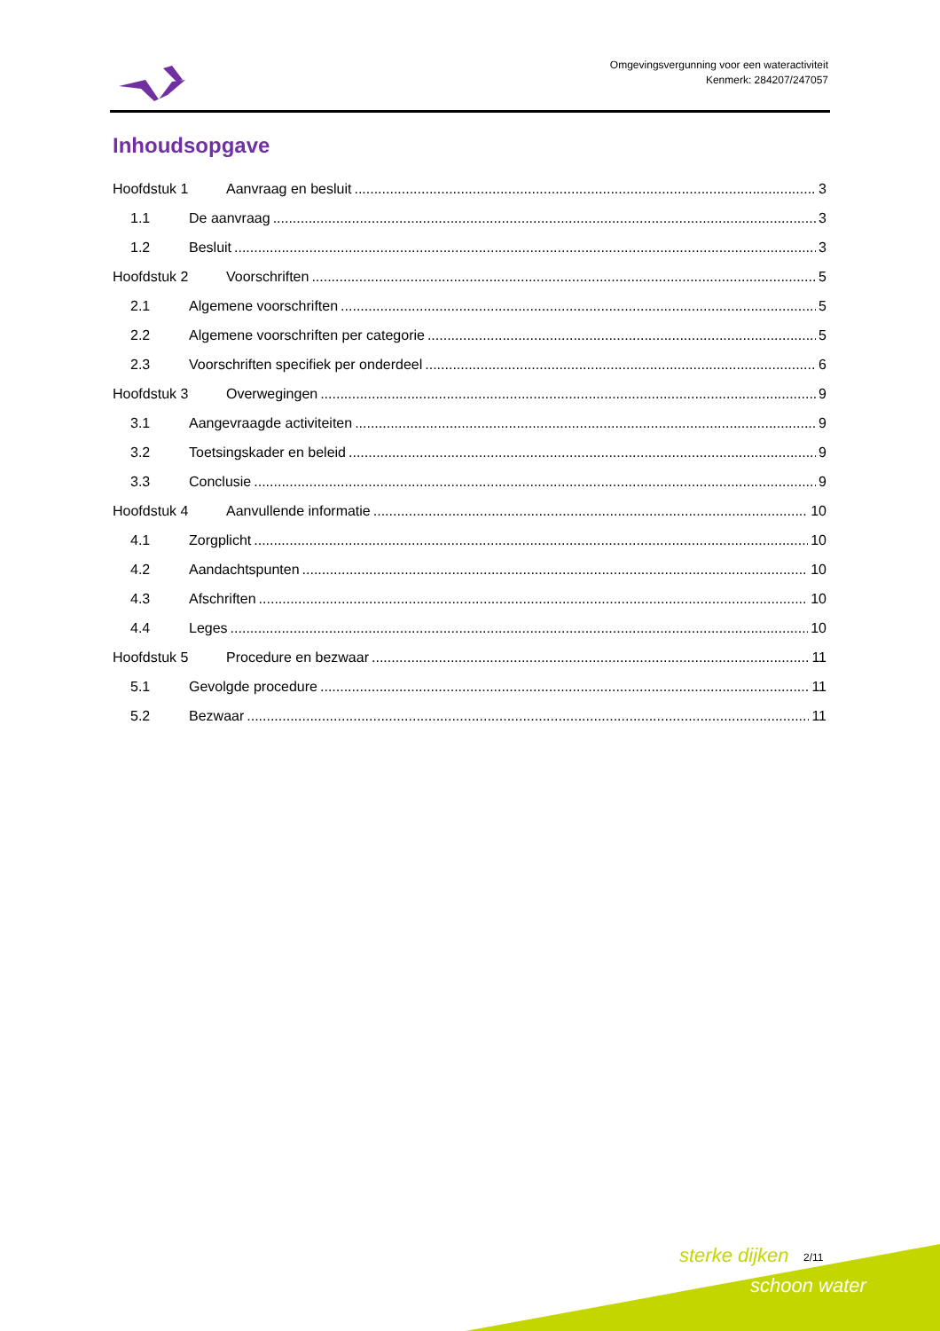Omgevingsvergunning voor een wateractiviteit
Kenmerk: 284207/247057
Inhoudsopgave
Hoofdstuk 1 Aanvraag en besluit 3
1.1 De aanvraag 3
1.2 Besluit 3
Hoofdstuk 2 Voorschriften 5
2.1 Algemene voorschriften 5
2.2 Algemene voorschriften per categorie 5
2.3 Voorschriften specifiek per onderdeel 6
Hoofdstuk 3 Overwegingen 9
3.1 Aangevraagde activiteiten 9
3.2 Toetsingskader en beleid 9
3.3 Conclusie 9
Hoofdstuk 4 Aanvullende informatie 10
4.1 Zorgplicht 10
4.2 Aandachtspunten 10
4.3 Afschriften 10
4.4 Leges 10
Hoofdstuk 5 Procedure en bezwaar 11
5.1 Gevolgde procedure 11
5.2 Bezwaar 11
sterke dijken 2/11
schoon water